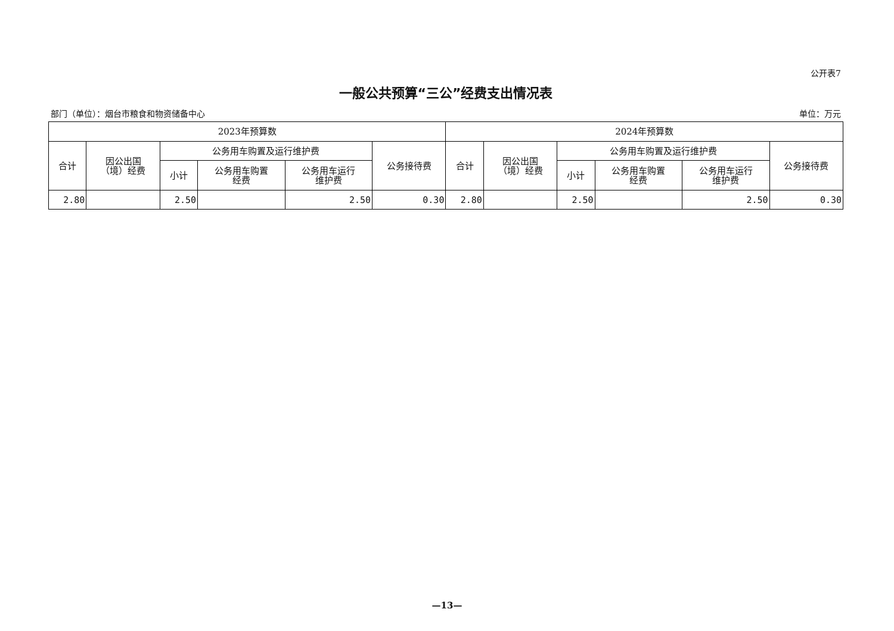公开表7
一般公共预算“三公”经费支出情况表
部门（单位）：烟台市粮食和物资储备中心 单位：万元
| 2023年预算数 | | | | | | 2024年预算数 | | | | | |
| --- | --- | --- | --- | --- | --- | --- | --- | --- | --- | --- | --- |
| 合计 | 因公出国 （境）经费 | 公务用车购置及运行维护费 | | | 公务接待费 | 合计 | 因公出国 （境）经费 | 公务用车购置及运行维护费 | | | 公务接待费 |
| | | 小计 | 公务用车购置 经费 | 公务用车运行 维护费 | | | | 小计 | 公务用车购置 经费 | 公务用车运行 维护费 | |
| 2.80 | | 2.50 | | 2.50 | 0.30 | 2.80 | | 2.50 | | 2.50 | 0.30 |
—13—